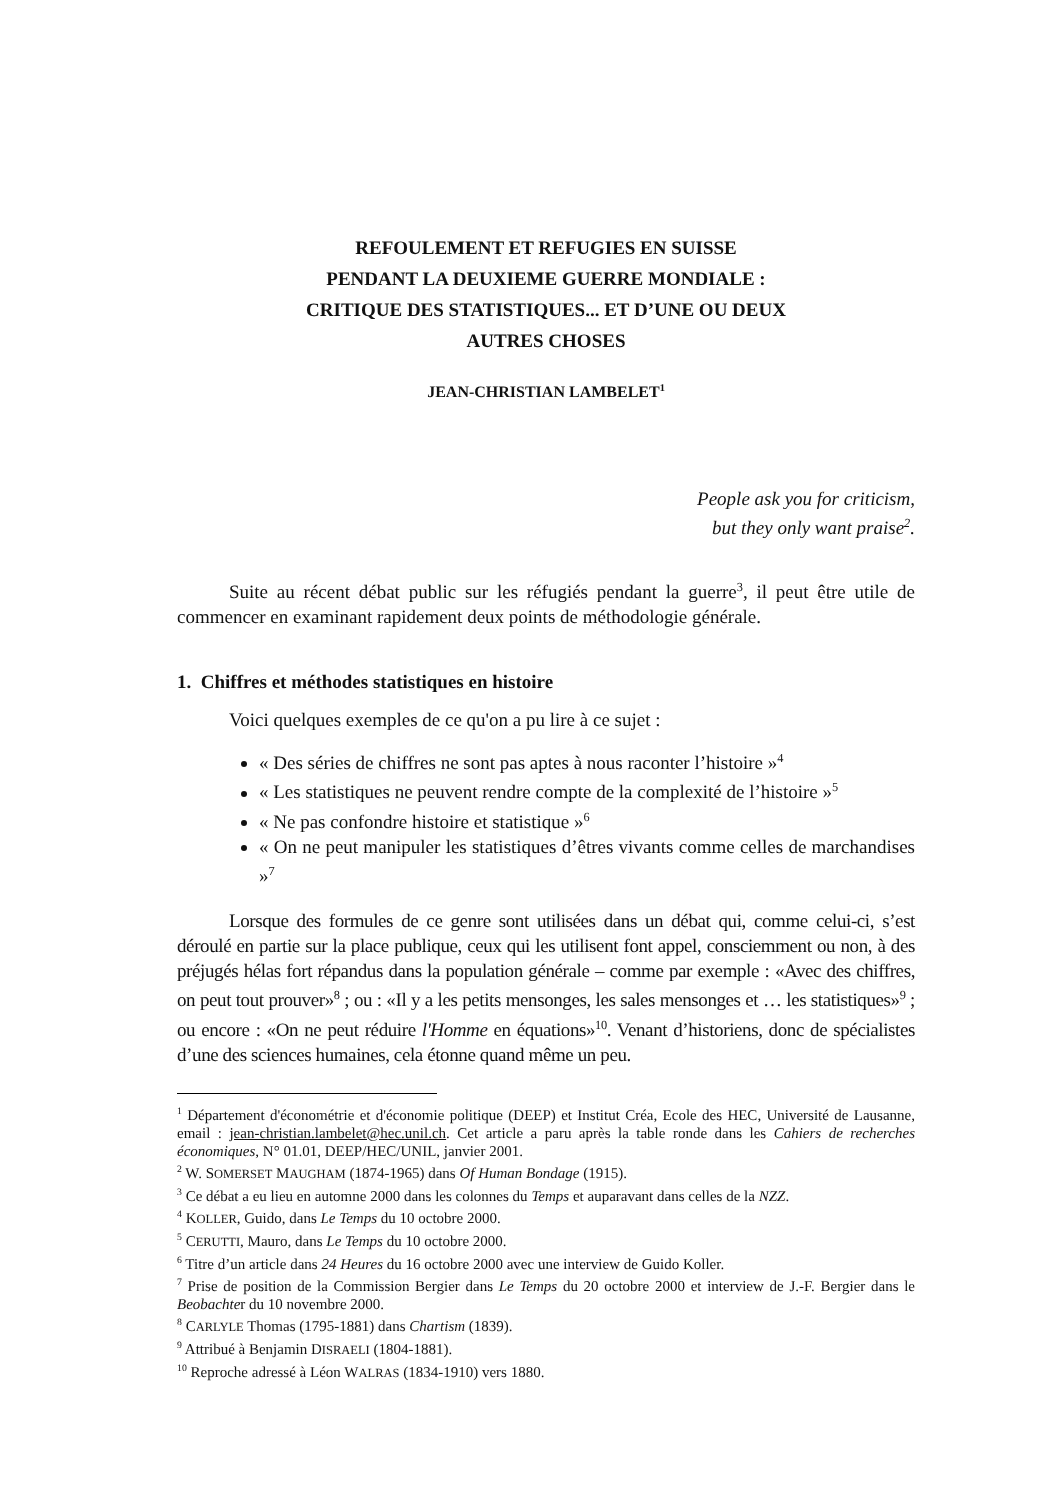REFOULEMENT ET REFUGIES EN SUISSE
PENDANT LA DEUXIEME GUERRE MONDIALE :
CRITIQUE DES STATISTIQUES... ET D’UNE OU DEUX
AUTRES CHOSES
JEAN-CHRISTIAN LAMBELET<sup>1</sup>
People ask you for criticism,
but they only want praise<sup>2</sup>.
Suite au récent débat public sur les réfugiés pendant la guerre<sup>3</sup>, il peut être utile de commencer en examinant rapidement deux points de méthodologie générale.
1. Chiffres et méthodes statistiques en histoire
Voici quelques exemples de ce qu'on a pu lire à ce sujet :
« Des séries de chiffres ne sont pas aptes à nous raconter l’histoire »<sup>4</sup>
« Les statistiques ne peuvent rendre compte de la complexité de l’histoire »<sup>5</sup>
« Ne pas confondre histoire et statistique »<sup>6</sup>
« On ne peut manipuler les statistiques d’êtres vivants comme celles de marchandises »<sup>7</sup>
Lorsque des formules de ce genre sont utilisées dans un débat qui, comme celui-ci, s’est déroulé en partie sur la place publique, ceux qui les utilisent font appel, consciemment ou non, à des préjugés hélas fort répandus dans la population générale – comme par exemple : «Avec des chiffres, on peut tout prouver»<sup>8</sup> ; ou : «Il y a les petits mensonges, les sales mensonges et … les statistiques»<sup>9</sup> ; ou encore : «On ne peut réduire l'Homme en équations»<sup>10</sup>. Venant d’historiens, donc de spécialistes d’une des sciences humaines, cela étonne quand même un peu.
<sup>1</sup> Département d'économétrie et d'économie politique (DEEP) et Institut Créa, Ecole des HEC, Université de Lausanne, email : jean-christian.lambelet@hec.unil.ch. Cet article a paru après la table ronde dans les Cahiers de recherches économiques, N° 01.01, DEEP/HEC/UNIL, janvier 2001.
<sup>2</sup> W. SOMERSET MAUGHAM (1874-1965) dans Of Human Bondage (1915).
<sup>3</sup> Ce débat a eu lieu en automne 2000 dans les colonnes du Temps et auparavant dans celles de la NZZ.
<sup>4</sup> KOLLER, Guido, dans Le Temps du 10 octobre 2000.
<sup>5</sup> CERUTTI, Mauro, dans Le Temps du 10 octobre 2000.
<sup>6</sup> Titre d’un article dans 24 Heures du 16 octobre 2000 avec une interview de Guido Koller.
<sup>7</sup> Prise de position de la Commission Bergier dans Le Temps du 20 octobre 2000 et interview de J.-F. Bergier dans le Beobachter du 10 novembre 2000.
<sup>8</sup> CARLYLE Thomas (1795-1881) dans Chartism (1839).
<sup>9</sup> Attribué à Benjamin DISRAELI (1804-1881).
<sup>10</sup> Reproche adressé à Léon WALRAS (1834-1910) vers 1880.